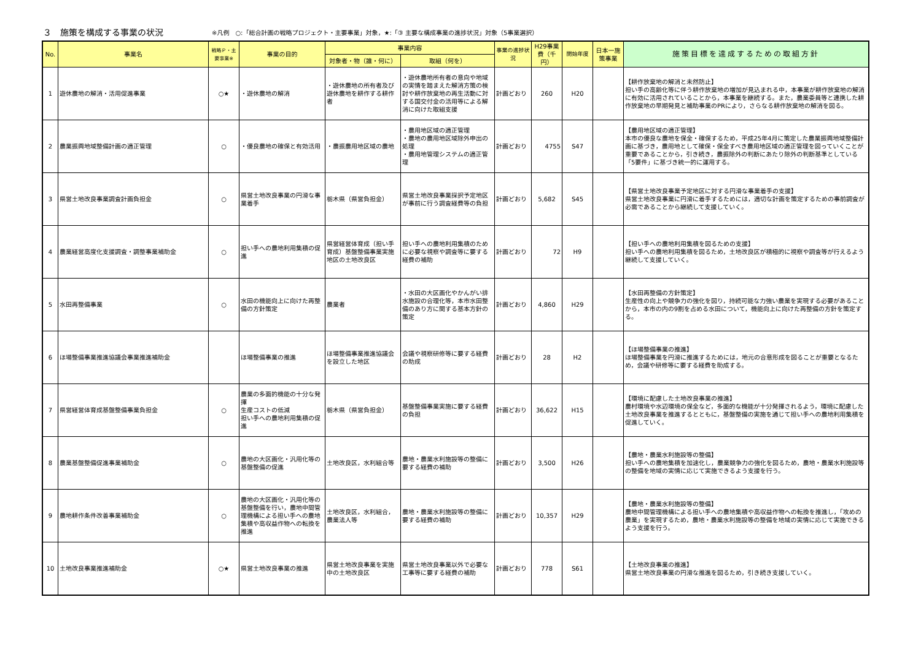３　施策を構成する事業の状況
※凡例　○:「総合計画の戦略プロジェクト・主要事業」対象，★:「③ 主要な構成事業の進捗状況」対象（5事業選択）
| No. | 事業名 | 戦略Ｐ・主要事業※ | 事業の目的 | 事業内容 | | 事業の進捗状況 | H29事業費（千円） | 開始年度 | 日本一施策事業 | 施策目標を達成するための取組方針 |
| --- | --- | --- | --- | --- | --- | --- | --- | --- | --- | --- |
| | | | | 対象者・物（誰・何に） | 取組（何を） | | | | | |
| 1 | 遊休農地の解消・活用促進事業 | ○★ | ・遊休農地の解消 | ・遊休農地の所有者及び遊休農地を耕作する耕作者 | ・遊休農地所有者の意向や地域の実情を踏まえた解消方策の検討や耕作放棄地の再生活動に対する国交付金の活用等による解消に向けた取組支援 | 計画どおり | 260 | H20 | | 【耕作放棄地の解消と未然防止】 担い手の高齢化等に伴う耕作放棄地の増加が見込まれる中，本事業が耕作放棄地の解消に有効に活用されていることから，本事業を継続する。また，農業委員等と連携した耕作放棄地の早期発見と補助事業のPRにより，さらなる耕作放棄地の解消を図る。 |
| 2 | 農業振興地域整備計画の適正管理 | ○ | ・優良農地の確保と有効活用 | ・農振農用地区域の農地 | ・農用地区域の適正管理 ・農地の農用地区域除外申出の処理 ・農用地管理システムの適正管理 | 計画どおり | 4755 | S47 | | 【農用地区域の適正管理】 本市の優良な農地を保全・確保するため，平成25年4月に策定した農業振興地域整備計画に基づき，農用地として確保・保全すべき農用地区域の適正管理を図っていくことが重要であることから，引き続き，農振除外の判断にあたり除外の判断基準としている「5要件」に基づき統一的に運用する。 |
| 3 | 県営土地改良事業調査計画負担金 | ○ | 県営土地改良事業の円滑な事業着手 | 栃木県（県営負担金） | 県営土地改良事業採択予定地区が事前に行う調査経費等の負担 | 計画どおり | 5,682 | S45 | | 【県営土地改良事業予定地区に対する円滑な事業着手の支援】 県営土地改良事業に円滑に着手するためには，適切な計画を策定するための事前調査が必需であることから継続して支援していく。 |
| 4 | 農業経営高度化支援調査・調整事業補助金 | ○ | 担い手への農地利用集積の促進 | 県営経営体育成（担い手育成）基盤整備事業実施地区の土地改良区 | 担い手への農地利用集積のために必要な視察や調査等に要する経費の補助 | 計画どおり | 72 | H9 | | 【担い手への農地利用集積を図るための支援】 担い手への農地利用集積を図るため，土地改良区が積極的に視察や調査等が行えるよう継続して支援していく。 |
| 5 | 水田再整備事業 | ○ | 水田の機能向上に向けた再整備の方針策定 | 農業者 | ・水田の大区画化やかんがい排水施設の合理化等，本市水田整備のあり方に関する基本方針の策定 | 計画どおり | 4,860 | H29 | | 【水田再整備の方針策定】 生産性の向上や競争力の強化を図り，持続可能な力強い農業を実現する必要があることから，本市の内の9割を占める水田について，機能向上に向けた再整備の方針を策定する。 |
| 6 | ほ場整備事業推進協議会事業推進補助金 | | ほ場整備事業の推進 | ほ場整備事業推進協議会を設立した地区 | 会議や視察研修等に要する経費の助成 | 計画どおり | 28 | H2 | | 【ほ場整備事業の推進】 ほ場整備事業を円滑に推進するためには，地元の合意形成を図ることが重要となるため，会議や研修等に要する経費を助成する。 |
| 7 | 県営経営体育成基盤整備事業負担金 | ○ | 農業の多面的機能の十分な発揮 生産コストの低減 担い手への農地利用集積の促進 | 栃木県（県営負担金） | 基盤整備事業実施に要する経費の負担 | 計画どおり | 36,622 | H15 | | 【環境に配慮した土地改良事業の推進】 農村環境や水辺環境の保全など，多面的な機能が十分発揮されるよう，環境に配慮した土地改良事業を推進するとともに，基盤整備の実施を通じて担い手への農地利用集積を促進していく。 |
| 8 | 農業基盤整備促進事業補助金 | ○ | 農地の大区画化・汎用化等の基盤整備の促進 | 土地改良区，水利組合等 | 農地・農業水利施設等の整備に要する経費の補助 | 計画どおり | 3,500 | H26 | | 【農地・農業水利施設等の整備】 担い手への農地集積を加速化し，農業競争力の強化を図るため，農地・農業水利施設等の整備を地域の実情に応じて実施できるよう支援を行う。 |
| 9 | 農地耕作条件改善事業補助金 | ○ | 農地の大区画化・汎用化等の基盤整備を行い，農地中間管理機構による担い手への農地集積や高収益作物への転換を推進 | 土地改良区，水利組合，農業法人等 | 農地・農業水利施設等の整備に要する経費の補助 | 計画どおり | 10,357 | H29 | | 【農地・農業水利施設等の整備】 農地中間管理機構による担い手への農地集積や高収益作物への転換を推進し，「攻めの農業」を実現するため，農地・農業水利施設等の整備を地域の実情に応じて実施できるよう支援を行う。 |
| 10 | 土地改良事業推進補助金 | ○★ | 県営土地改良事業の推進 | 県営土地改良事業を実施中の土地改良区 | 県営土地改良事業以外で必要な工事等に要する経費の補助 | 計画どおり | 778 | S61 | | 【土地改良事業の推進】 県営土地改良事業の円滑な推進を図るため，引き続き支援していく。 |